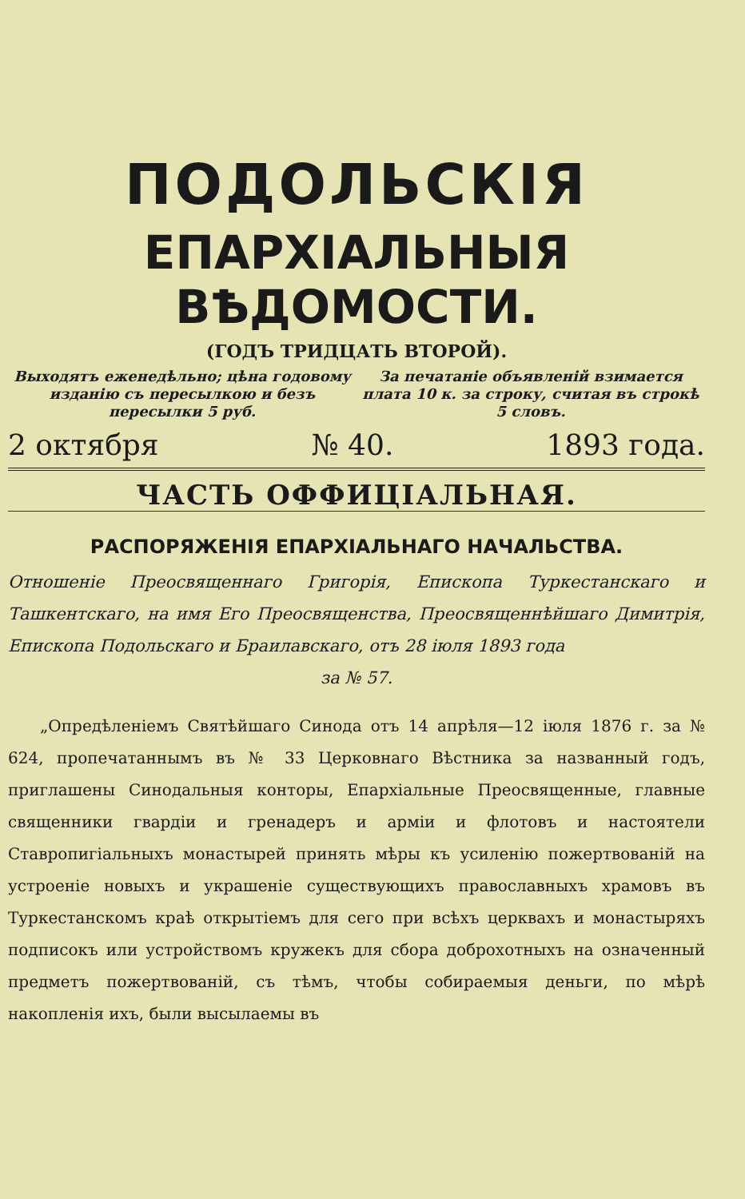ПОДОЛЬСКІЯ
ЕПАРХІАЛЬНЫЯ ВѢДОМОСТИ.
(ГОДЪ ТРИДЦАТЬ ВТОРОЙ).
Выходятъ еженедѣльно; цѣна годовому изданію съ пересылкою и безъ пересылки 5 руб.
За печатаніе объявленій взимается плата 10 к. за строку, считая въ строкѣ 5 словъ.
2 октября № 40. 1893 года.
ЧАСТЬ ОФФИЦІАЛЬНАЯ.
РАСПОРЯЖЕНІЯ ЕПАРХІАЛЬНАГО НАЧАЛЬСТВА.
Отношеніе Преосвященнаго Григорія, Епископа Туркестанскаго и Ташкентскаго, на имя Его Преосвященства, Преосвященнѣйшаго Димитрія, Епископа Подольскаго и Браилавскаго, отъ 28 іюля 1893 года
за № 57.
„Опредѣленіемъ Святѣйшаго Синода отъ 14 апрѣля—12 іюля 1876 г. за № 624, пропечатаннымъ въ № 33 Церковнаго Вѣстника за названный годъ, приглашены Синодальныя конторы, Епархіальные Преосвященные, главные священники гвардіи и гренадеръ и арміи и флотовъ и настоятели Ставропигіальныхъ монастырей принять мѣры къ усиленію пожертвованій на устроеніе новыхъ и украшеніе существующихъ православныхъ храмовъ въ Туркестанскомъ краѣ открытіемъ для сего при всѣхъ церквахъ и монастыряхъ подписокъ или устройствомъ кружекъ для сбора доброхотныхъ на означенный предметъ пожертвованій, съ тѣмъ, чтобы собираемыя деньги, по мѣрѣ накопленія ихъ, были высылаемы въ